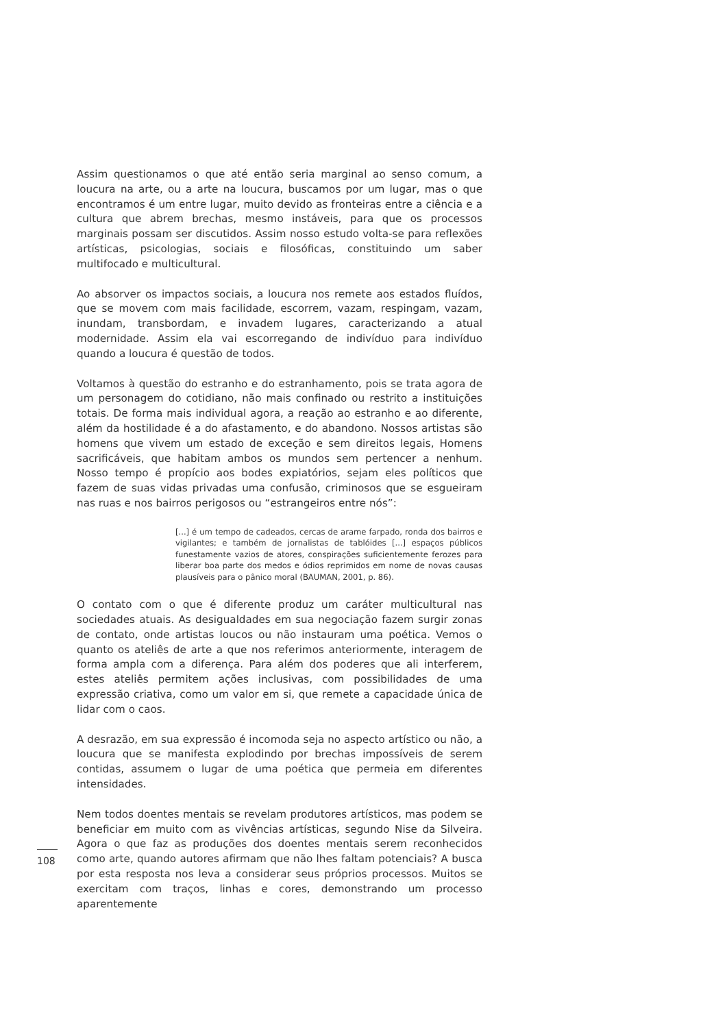Assim questionamos o que até então seria marginal ao senso comum, a loucura na arte, ou a arte na loucura, buscamos por um lugar, mas o que encontramos é um entre lugar, muito devido as fronteiras entre a ciência e a cultura que abrem brechas, mesmo instáveis, para que os processos marginais possam ser discutidos. Assim nosso estudo volta-se para reflexões artísticas, psicologias, sociais e filosóficas, constituindo um saber multifocado e multicultural.
Ao absorver os impactos sociais, a loucura nos remete aos estados fluídos, que se movem com mais facilidade, escorrem, vazam, respingam, vazam, inundam, transbordam, e invadem lugares, caracterizando a atual modernidade. Assim ela vai escorregando de indivíduo para indivíduo quando a loucura é questão de todos.
Voltamos à questão do estranho e do estranhamento, pois se trata agora de um personagem do cotidiano, não mais confinado ou restrito a instituições totais. De forma mais individual agora, a reação ao estranho e ao diferente, além da hostilidade é a do afastamento, e do abandono. Nossos artistas são homens que vivem um estado de exceção e sem direitos legais, Homens sacrificáveis, que habitam ambos os mundos sem pertencer a nenhum. Nosso tempo é propício aos bodes expiatórios, sejam eles políticos que fazem de suas vidas privadas uma confusão, criminosos que se esgueiram nas ruas e nos bairros perigosos ou “estrangeiros entre nós”:
[...] é um tempo de cadeados, cercas de arame farpado, ronda dos bairros e vigilantes; e também de jornalistas de tablóides [...] espaços públicos funestamente vazios de atores, conspirações suficientemente ferozes para liberar boa parte dos medos e ódios reprimidos em nome de novas causas plausíveis para o pânico moral (BAUMAN, 2001, p. 86).
O contato com o que é diferente produz um caráter multicultural nas sociedades atuais. As desigualdades em sua negociação fazem surgir zonas de contato, onde artistas loucos ou não instauram uma poética. Vemos o quanto os ateliês de arte a que nos referimos anteriormente, interagem de forma ampla com a diferença. Para além dos poderes que ali interferem, estes ateliês permitem ações inclusivas, com possibilidades de uma expressão criativa, como um valor em si, que remete a capacidade única de lidar com o caos.
A desrazão, em sua expressão é incomoda seja no aspecto artístico ou não, a loucura que se manifesta explodindo por brechas impossíveis de serem contidas, assumem o lugar de uma poética que permeia em diferentes intensidades.
Nem todos doentes mentais se revelam produtores artísticos, mas podem se beneficiar em muito com as vivências artísticas, segundo Nise da Silveira. Agora o que faz as produções dos doentes mentais serem reconhecidos como arte, quando autores afirmam que não lhes faltam potenciais? A busca por esta resposta nos leva a considerar seus próprios processos. Muitos se exercitam com traços, linhas e cores, demonstrando um processo aparentemente
108